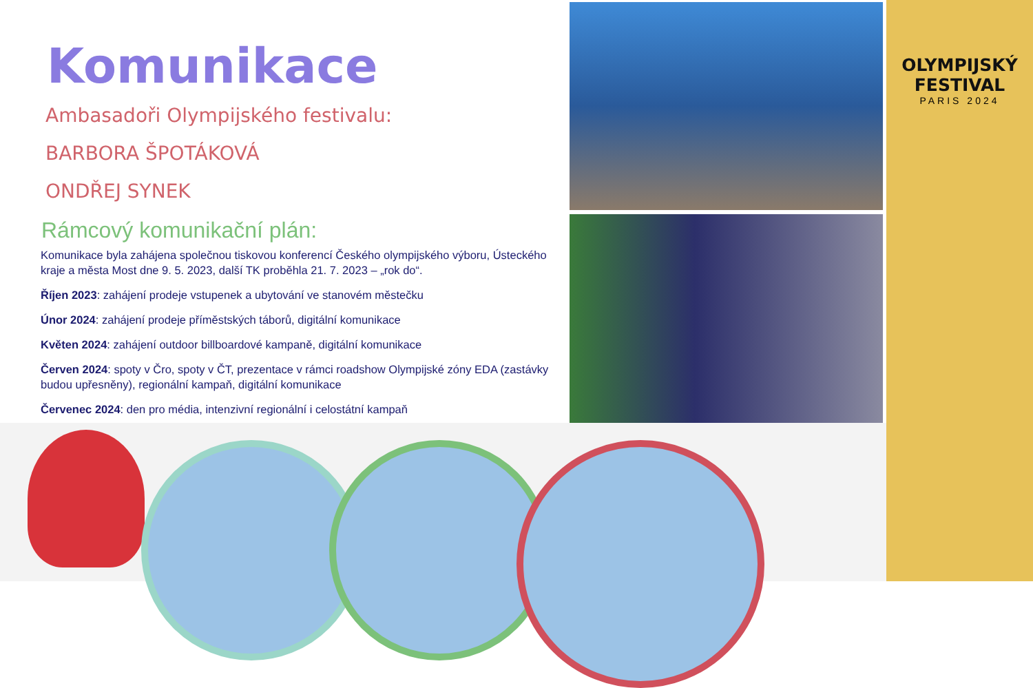Komunikace
Ambasadoři Olympijského festivalu:
BARBORA ŠPOTÁKOVÁ
ONDŘEJ SYNEK
Rámcový komunikační plán:
Komunikace byla zahájena společnou tiskovou konferencí Českého olympijského výboru, Ústeckého kraje a města Most dne 9. 5. 2023, další TK proběhla 21. 7. 2023 – „rok do“.
Říjen 2023: zahájení prodeje vstupenek a ubytování ve stanovém městečku
Únor 2024: zahájení prodeje příměstských táborů, digitální komunikace
Květen 2024: zahájení outdoor billboardové kampaně, digitální komunikace
Červen 2024: spoty v Čro, spoty v ČT, prezentace v rámci roadshow Olympijské zóny EDA (zastávky budou upřesněny), regionální kampaň, digitální komunikace
Červenec 2024: den pro média, intenzivní regionální i celostátní kampaň
OLYMPIJSKÝ FESTIVAL
PARIS 2024